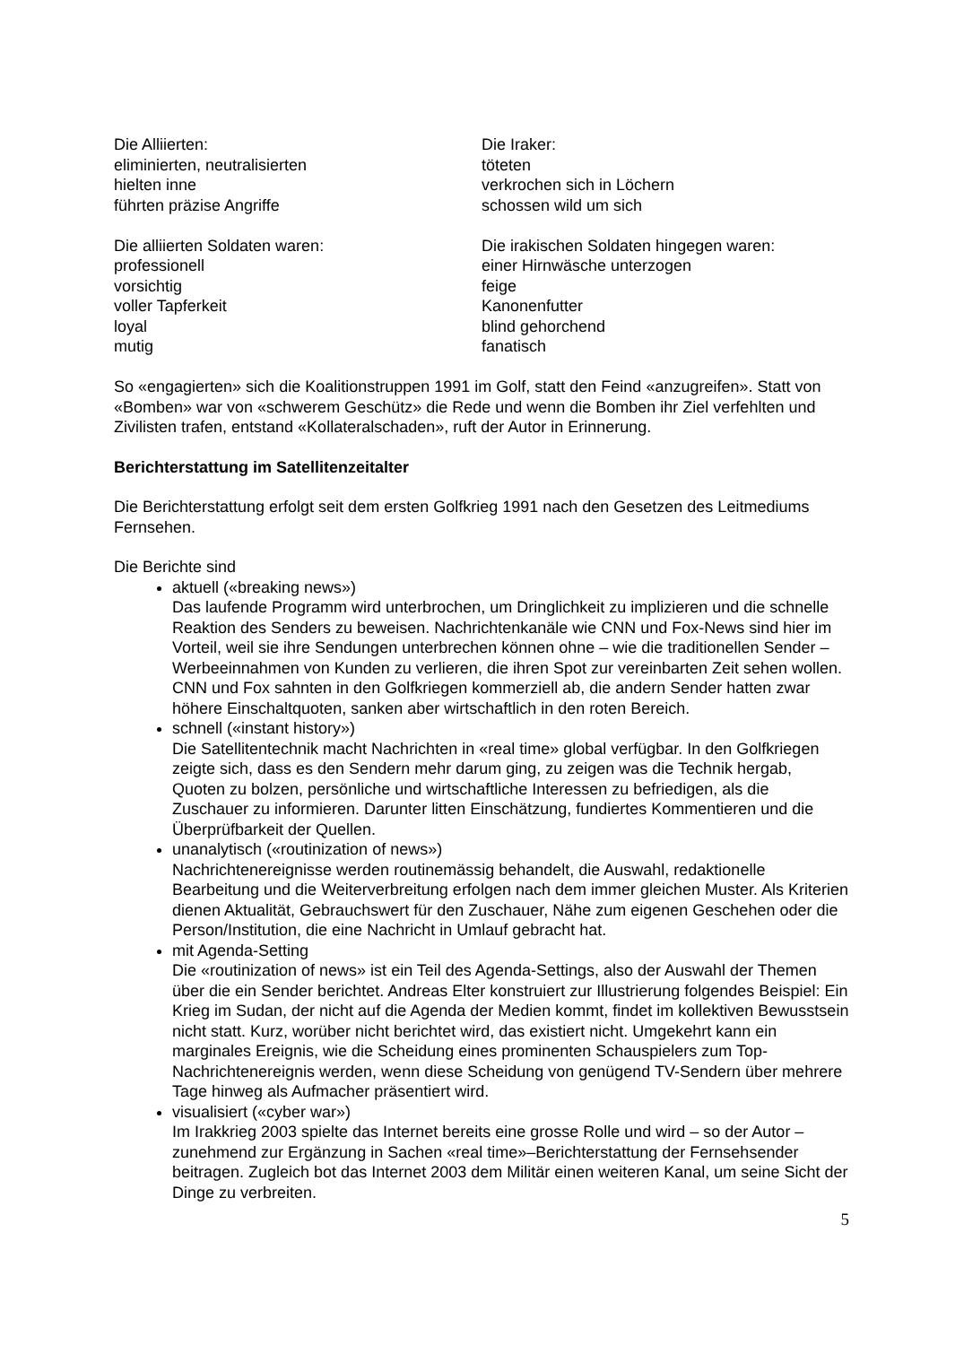Die Alliierten:
eliminierten, neutralisierten
hielten inne
führten präzise Angriffe
Die Iraker:
töteten
verkrochen sich in Löchern
schossen wild um sich
Die alliierten Soldaten waren:
professionell
vorsichtig
voller Tapferkeit
loyal
mutig
Die irakischen Soldaten hingegen waren:
einer Hirnwäsche unterzogen
feige
Kanonenfutter
blind gehorchend
fanatisch
So «engagierten» sich die Koalitionstruppen 1991 im Golf, statt den Feind «anzugreifen». Statt von «Bomben» war von «schwerem Geschütz» die Rede und wenn die Bomben ihr Ziel verfehlten und Zivilisten trafen, entstand «Kollateralschaden», ruft der Autor in Erinnerung.
Berichterstattung im Satellitenzeitalter
Die Berichterstattung erfolgt seit dem ersten Golfkrieg 1991 nach den Gesetzen des Leitmediums Fernsehen.
Die Berichte sind
aktuell («breaking news»)
Das laufende Programm wird unterbrochen, um Dringlichkeit zu implizieren und die schnelle Reaktion des Senders zu beweisen. Nachrichtenkanäle wie CNN und Fox-News sind hier im Vorteil, weil sie ihre Sendungen unterbrechen können ohne – wie die traditionellen Sender – Werbeeinnahmen von Kunden zu verlieren, die ihren Spot zur vereinbarten Zeit sehen wollen. CNN und Fox sahnten in den Golfkriegen kommerziell ab, die andern Sender hatten zwar höhere Einschaltquoten, sanken aber wirtschaftlich in den roten Bereich.
schnell («instant history»)
Die Satellitentechnik macht Nachrichten in «real time» global verfügbar. In den Golfkriegen zeigte sich, dass es den Sendern mehr darum ging, zu zeigen was die Technik hergab, Quoten zu bolzen, persönliche und wirtschaftliche Interessen zu befriedigen, als die Zuschauer zu informieren. Darunter litten Einschätzung, fundiertes Kommentieren und die Überprüfbarkeit der Quellen.
unanalytisch («routinization of news»)
Nachrichtenereignisse werden routinemässig behandelt, die Auswahl, redaktionelle Bearbeitung und die Weiterverbreitung erfolgen nach dem immer gleichen Muster. Als Kriterien dienen Aktualität, Gebrauchswert für den Zuschauer, Nähe zum eigenen Geschehen oder die Person/Institution, die eine Nachricht in Umlauf gebracht hat.
mit Agenda-Setting
Die «routinization of news» ist ein Teil des Agenda-Settings, also der Auswahl der Themen über die ein Sender berichtet. Andreas Elter konstruiert zur Illustrierung folgendes Beispiel: Ein Krieg im Sudan, der nicht auf die Agenda der Medien kommt, findet im kollektiven Bewusstsein nicht statt. Kurz, worüber nicht berichtet wird, das existiert nicht. Umgekehrt kann ein marginales Ereignis, wie die Scheidung eines prominenten Schauspielers zum Top-Nachrichtenereignis werden, wenn diese Scheidung von genügend TV-Sendern über mehrere Tage hinweg als Aufmacher präsentiert wird.
visualisiert («cyber war»)
Im Irakkrieg 2003 spielte das Internet bereits eine grosse Rolle und wird – so der Autor – zunehmend zur Ergänzung in Sachen «real time»–Berichterstattung der Fernsehsender beitragen. Zugleich bot das Internet 2003 dem Militär einen weiteren Kanal, um seine Sicht der Dinge zu verbreiten.
5